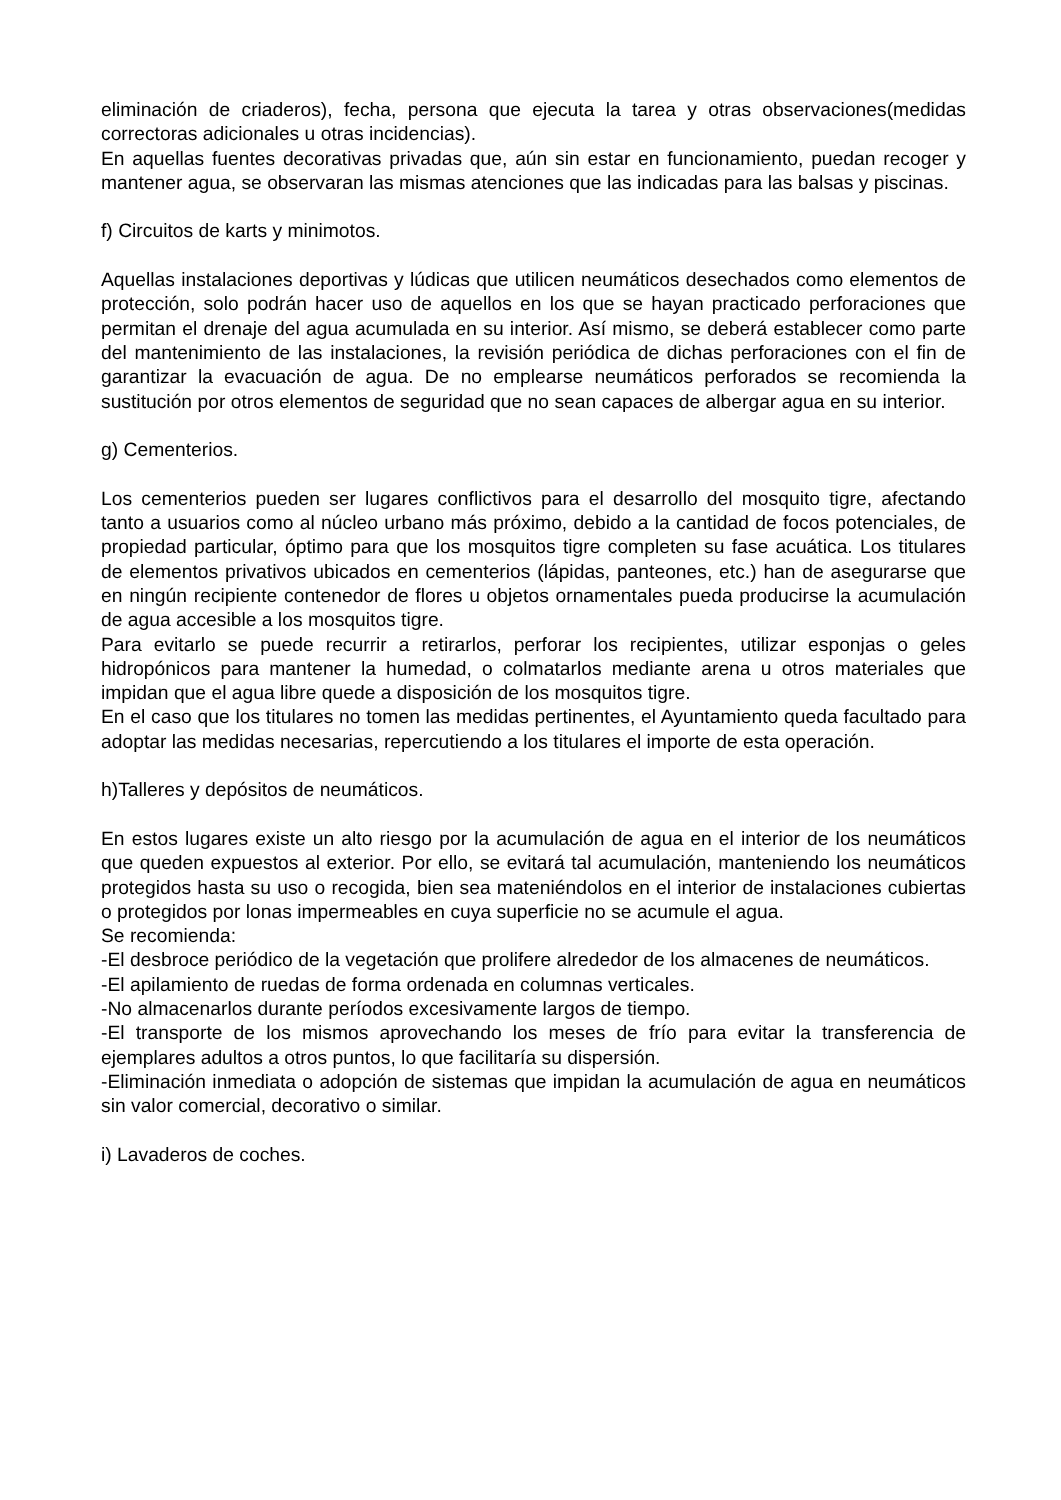eliminación de criaderos), fecha, persona que ejecuta la tarea y otras observaciones(medidas correctoras adicionales u otras incidencias).
En aquellas fuentes decorativas privadas que, aún sin estar en funcionamiento, puedan recoger y mantener agua, se observaran las mismas atenciones que las indicadas para las balsas y piscinas.
f) Circuitos de karts y minimotos.
Aquellas instalaciones deportivas y lúdicas que utilicen neumáticos desechados como elementos de protección, solo podrán hacer uso de aquellos en los que se hayan practicado perforaciones que permitan el drenaje del agua acumulada en su interior. Así mismo, se deberá establecer como parte del mantenimiento de las instalaciones, la revisión periódica de dichas perforaciones con el fin de garantizar la evacuación de agua. De no emplearse neumáticos perforados se recomienda la sustitución por otros elementos de seguridad que no sean capaces de albergar agua en su interior.
g) Cementerios.
Los cementerios pueden ser lugares conflictivos para el desarrollo del mosquito tigre, afectando tanto a usuarios como al núcleo urbano más próximo, debido a la cantidad de focos potenciales, de propiedad particular, óptimo para que los mosquitos tigre completen su fase acuática. Los titulares de elementos privativos ubicados en cementerios (lápidas, panteones, etc.) han de asegurarse que en ningún recipiente contenedor de flores u objetos ornamentales pueda producirse la acumulación de agua accesible a los mosquitos tigre.
Para evitarlo se puede recurrir a retirarlos, perforar los recipientes, utilizar esponjas o geles hidropónicos para mantener la humedad, o colmatarlos mediante arena u otros materiales que impidan que el agua libre quede a disposición de los mosquitos tigre.
En el caso que los titulares no tomen las medidas pertinentes, el Ayuntamiento queda facultado para adoptar las medidas necesarias, repercutiendo a los titulares el importe de esta operación.
h)Talleres y depósitos de neumáticos.
En estos lugares existe un alto riesgo por la acumulación de agua en el interior de los neumáticos que queden expuestos al exterior. Por ello, se evitará tal acumulación, manteniendo los neumáticos protegidos hasta su uso o recogida, bien sea mateniéndolos en el interior de instalaciones cubiertas o protegidos por lonas impermeables en cuya superficie no se acumule el agua.
Se recomienda:
-El desbroce periódico de la vegetación que prolifere alrededor de los almacenes de neumáticos.
-El apilamiento de ruedas de forma ordenada en columnas verticales.
-No almacenarlos durante períodos excesivamente largos de tiempo.
-El transporte de los mismos aprovechando los meses de frío para evitar la transferencia de ejemplares adultos a otros puntos, lo que facilitaría su dispersión.
-Eliminación inmediata o adopción de sistemas que impidan la acumulación de agua en neumáticos sin valor comercial, decorativo o similar.
i) Lavaderos de coches.